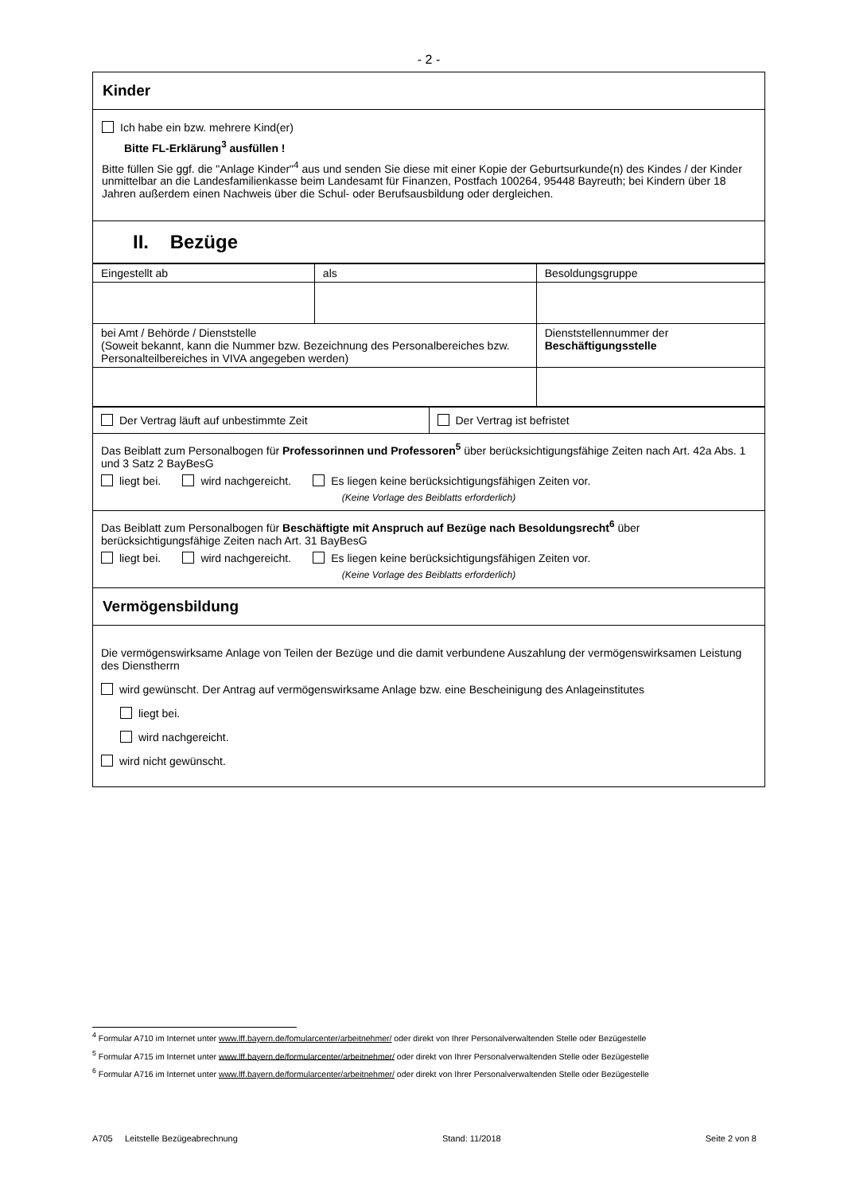- 2 -
Kinder
Ich habe ein bzw. mehrere Kind(er)
Bitte FL-Erklärung<sup>3</sup> ausfüllen !
Bitte füllen Sie ggf. die "Anlage Kinder"<sup>4</sup> aus und senden Sie diese mit einer Kopie der Geburtsurkunde(n) des Kindes / der Kinder unmittelbar an die Landesfamilienkasse beim Landesamt für Finanzen, Postfach 100264, 95448 Bayreuth; bei Kindern über 18 Jahren außerdem einen Nachweis über die Schul- oder Berufsausbildung oder dergleichen.
II. Bezüge
| Eingestellt ab | als | Besoldungsgruppe |
| bei Amt / Behörde / Dienststelle (Soweit bekannt, kann die Nummer bzw. Bezeichnung des Personalbereiches bzw. Personalteilbereiches in VIVA angegeben werden) | | Dienststellennummer der Beschäftigungsstelle |
| Der Vertrag läuft auf unbestimmte Zeit | Der Vertrag ist befristet |
| Das Beiblatt zum Personalbogen für Professorinnen und Professoren<sup>5</sup> über berücksichtigungsfähige Zeiten nach Art. 42a Abs. 1 und 3 Satz 2 BayBesG liegt bei. wird nachgereicht. Es liegen keine berücksichtigungsfähigen Zeiten vor. (Keine Vorlage des Beiblatts erforderlich) |
| Das Beiblatt zum Personalbogen für Beschäftigte mit Anspruch auf Bezüge nach Besoldungsrecht<sup>6</sup> über berücksichtigungsfähige Zeiten nach Art. 31 BayBesG liegt bei. wird nachgereicht. Es liegen keine berücksichtigungsfähigen Zeiten vor. (Keine Vorlage des Beiblatts erforderlich) |
| Vermögensbildung |
| Die vermögenswirksame Anlage von Teilen der Bezüge und die damit verbundene Auszahlung der vermögenswirksamen Leistung des Dienstherrn wird gewünscht. Der Antrag auf vermögenswirksame Anlage bzw. eine Bescheinigung des Anlageinstitutes liegt bei. wird nachgereicht. wird nicht gewünscht. |
<sup>4</sup> Formular A710 im Internet unter www.lff.bayern.de/fomularcenter/arbeitnehmer/ oder direkt von Ihrer Personalverwaltenden Stelle oder Bezügestelle
<sup>5</sup> Formular A715 im Internet unter www.lff.bayern.de/formularcenter/arbeitnehmer/ oder direkt von Ihrer Personalverwaltenden Stelle oder Bezügestelle
<sup>6</sup> Formular A716 im Internet unter www.lff.bayern.de/formularcenter/arbeitnehmer/ oder direkt von Ihrer Personalverwaltenden Stelle oder Bezügestelle
A705 Leitstelle Bezügeabrechnung Stand: 11/2018 Seite 2 von 8